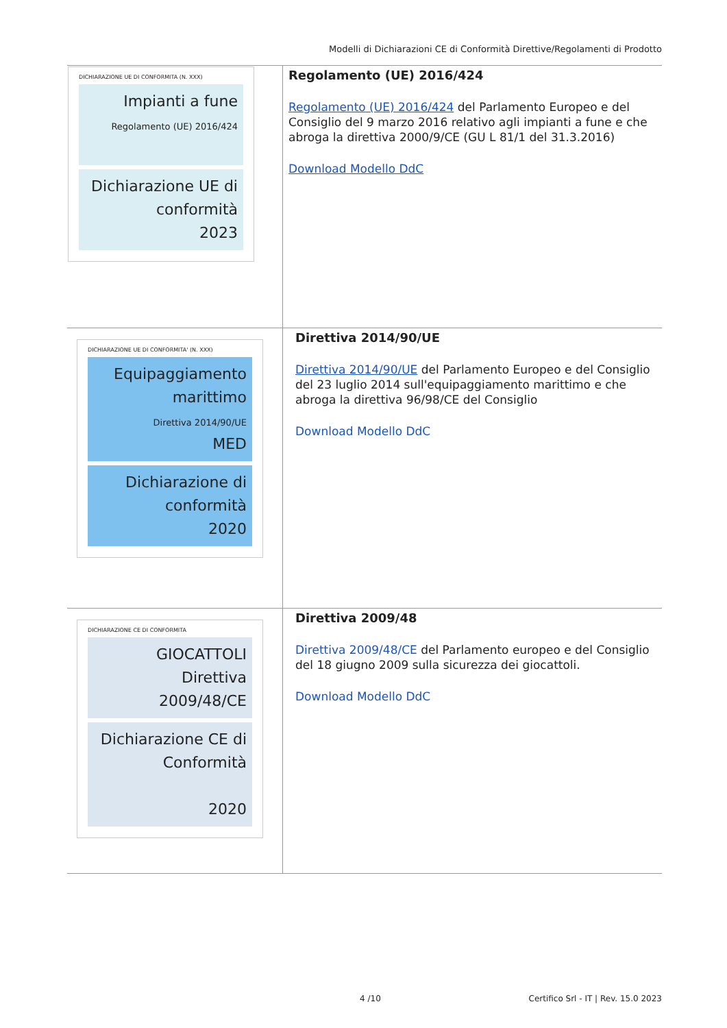Modelli di Dichiarazioni CE di Conformità Direttive/Regolamenti di Prodotto
| DICHIARAZIONE UE DI CONFORMITA (N. XXX) Impianti a fune Regolamento (UE) 2016/424 Dichiarazione UE di conformità 2023 | Regolamento (UE) 2016/424 Regolamento (UE) 2016/424 del Parlamento Europeo e del Consiglio del 9 marzo 2016 relativo agli impianti a fune e che abroga la direttiva 2000/9/CE (GU L 81/1 del 31.3.2016) Download Modello DdC |
| DICHIARAZIONE UE DI CONFORMITA' (N. XXX) Equipaggiamento marittimo Direttiva 2014/90/UE MED Dichiarazione di conformità 2020 | Direttiva 2014/90/UE Direttiva 2014/90/UE del Parlamento Europeo e del Consiglio del 23 luglio 2014 sull'equipaggiamento marittimo e che abroga la direttiva 96/98/CE del Consiglio Download Modello DdC |
| DICHIARAZIONE CE DI CONFORMITA GIOCATTOLI Direttiva 2009/48/CE Dichiarazione CE di Conformità 2020 | Direttiva 2009/48 Direttiva 2009/48/CE del Parlamento europeo e del Consiglio del 18 giugno 2009 sulla sicurezza dei giocattoli. Download Modello DdC |
4 /10
Certifico Srl - IT | Rev. 15.0 2023